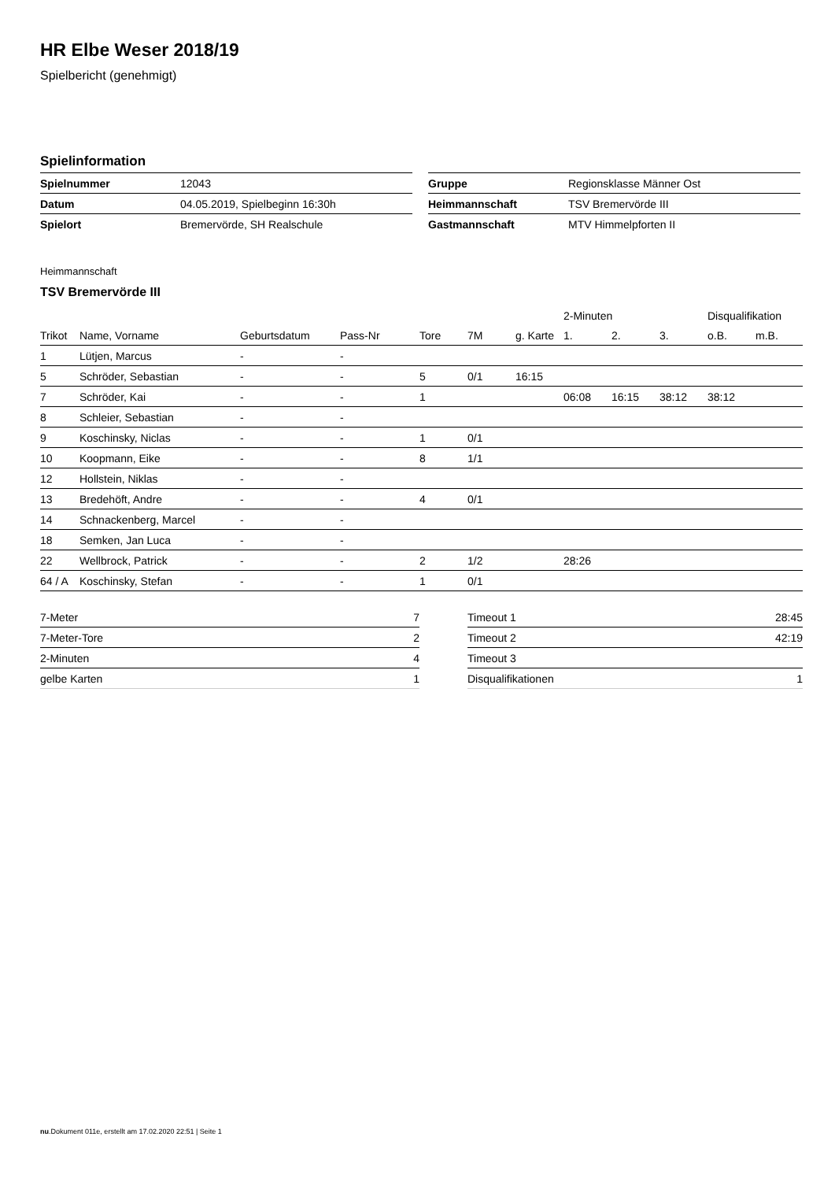HR Elbe Weser 2018/19
Spielbericht (genehmigt)
Spielinformation
| Spielnummer | 12043 |
| Datum | 04.05.2019, Spielbeginn 16:30h |
| Spielort | Bremervörde, SH Realschule |
| Gruppe | Regionsklasse Männer Ost |
| Heimmannschaft | TSV Bremervörde III |
| Gastmannschaft | MTV Himmelpforten II |
Heimmannschaft
TSV Bremervörde III
| | | | | | | | 2-Minuten | | | Disqualifikation | |
| --- | --- | --- | --- | --- | --- | --- | --- | --- | --- | --- | --- |
| Trikot | Name, Vorname | Geburtsdatum | Pass-Nr | Tore | 7M | g. Karte | 1. | 2. | 3. | o.B. | m.B. |
| 1 | Lütjen, Marcus | - | - | | | | | | | | |
| 5 | Schröder, Sebastian | - | - | 5 | 0/1 | 16:15 | | | | | |
| 7 | Schröder, Kai | - | - | 1 | | | 06:08 | 16:15 | 38:12 | 38:12 | |
| 8 | Schleier, Sebastian | - | - | | | | | | | | |
| 9 | Koschinsky, Niclas | - | - | 1 | 0/1 | | | | | | |
| 10 | Koopmann, Eike | - | - | 8 | 1/1 | | | | | | |
| 12 | Hollstein, Niklas | - | - | | | | | | | | |
| 13 | Bredehöft, Andre | - | - | 4 | 0/1 | | | | | | |
| 14 | Schnackenberg, Marcel | - | - | | | | | | | | |
| 18 | Semken, Jan Luca | - | - | | | | | | | | |
| 22 | Wellbrock, Patrick | - | - | 2 | 1/2 | | 28:26 | | | | |
| 64 / A | Koschinsky, Stefan | - | - | 1 | 0/1 | | | | | | |
| 7-Meter | 7 |
| 7-Meter-Tore | 2 |
| 2-Minuten | 4 |
| gelbe Karten | 1 |
| Timeout 1 | 28:45 |
| Timeout 2 | 42:19 |
| Timeout 3 | |
| Disqualifikationen | 1 |
nu.Dokument 011e, erstellt am 17.02.2020 22:51 | Seite 1